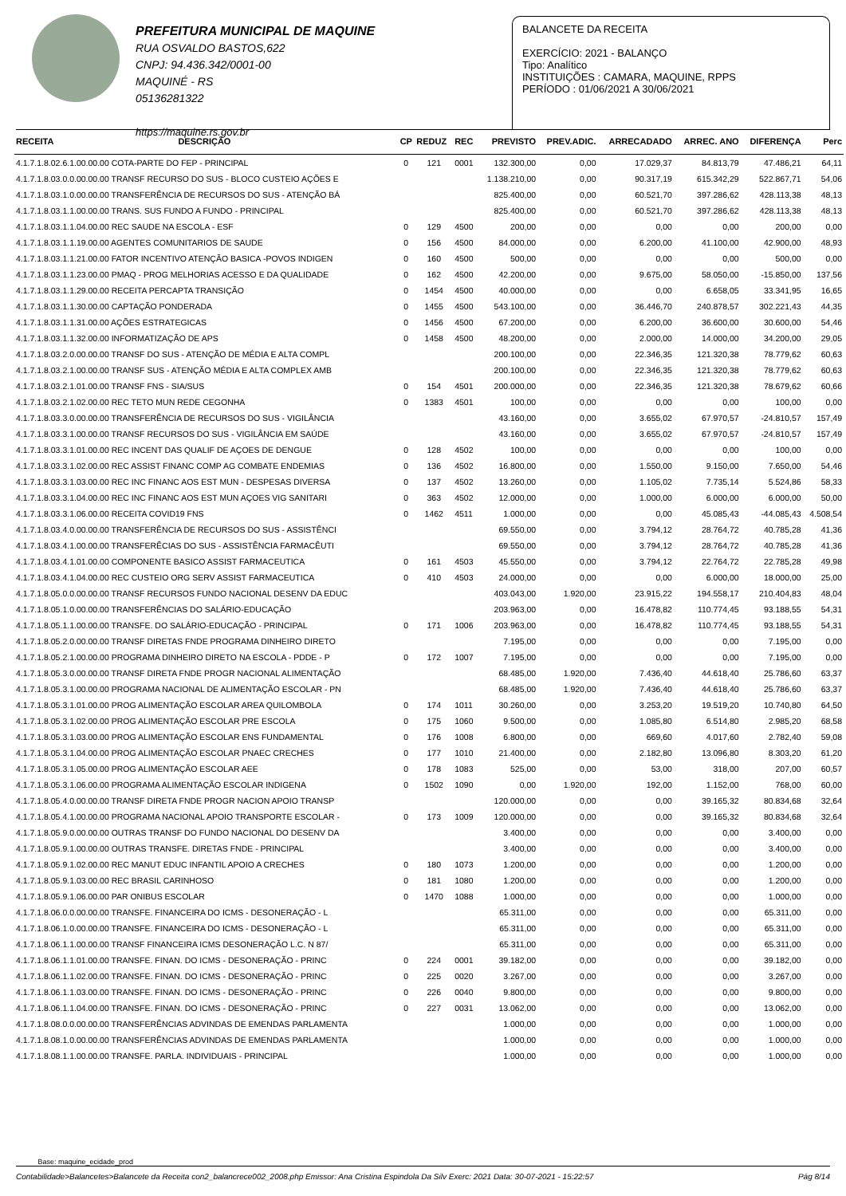PREFEITURA MUNICIPAL DE MAQUINE
RUA OSVALDO BASTOS,622
CNPJ: 94.436.342/0001-00
MAQUINÉ - RS
05136281322
https://maquine.rs.gov.br
BALANCETE DA RECEITA
EXERCÍCIO: 2021 - BALANÇO
Tipo: Analítico
INSTITUIÇÕES : CAMARA, MAQUINE, RPPS
PERÍODO : 01/06/2021 A 30/06/2021
| RECEITA | DESCRIÇÃO | CP | REDUZ | REC | PREVISTO | PREV.ADIC. | ARRECADADO | ARREC. ANO | DIFERENÇA | Perc |
| --- | --- | --- | --- | --- | --- | --- | --- | --- | --- | --- |
| 4.1.7.1.8.02.6.1.00.00.00 COTA-PARTE DO FEP - PRINCIPAL | | 0 | 121 | 0001 | 132.300,00 | 0,00 | 17.029,37 | 84.813,79 | 47.486,21 | 64,11 |
| 4.1.7.1.8.03.0.0.00.00.00 TRANSF RECURSO DO SUS - BLOCO CUSTEIO AÇÕES E | | | | | 1.138.210,00 | 0,00 | 90.317,19 | 615.342,29 | 522.867,71 | 54,06 |
| 4.1.7.1.8.03.1.0.00.00.00 TRANSFERÊNCIA DE RECURSOS DO SUS - ATENÇÃO BÁ | | | | | 825.400,00 | 0,00 | 60.521,70 | 397.286,62 | 428.113,38 | 48,13 |
| 4.1.7.1.8.03.1.1.00.00.00 TRANS. SUS FUNDO A FUNDO - PRINCIPAL | | | | | 825.400,00 | 0,00 | 60.521,70 | 397.286,62 | 428.113,38 | 48,13 |
| 4.1.7.1.8.03.1.1.04.00.00 REC SAUDE NA ESCOLA - ESF | | 0 | 129 | 4500 | 200,00 | 0,00 | 0,00 | 0,00 | 200,00 | 0,00 |
| 4.1.7.1.8.03.1.1.19.00.00 AGENTES COMUNITARIOS DE SAUDE | | 0 | 156 | 4500 | 84.000,00 | 0,00 | 6.200,00 | 41.100,00 | 42.900,00 | 48,93 |
| 4.1.7.1.8.03.1.1.21.00.00 FATOR INCENTIVO ATENÇÃO BASICA -POVOS INDIGEN | | 0 | 160 | 4500 | 500,00 | 0,00 | 0,00 | 0,00 | 500,00 | 0,00 |
| 4.1.7.1.8.03.1.1.23.00.00 PMAQ - PROG MELHORIAS ACESSO E DA QUALIDADE | | 0 | 162 | 4500 | 42.200,00 | 0,00 | 9.675,00 | 58.050,00 | -15.850,00 | 137,56 |
| 4.1.7.1.8.03.1.1.29.00.00 RECEITA PERCAPTA TRANSIÇÃO | | 0 | 1454 | 4500 | 40.000,00 | 0,00 | 0,00 | 6.658,05 | 33.341,95 | 16,65 |
| 4.1.7.1.8.03.1.1.30.00.00 CAPTAÇÃO PONDERADA | | 0 | 1455 | 4500 | 543.100,00 | 0,00 | 36.446,70 | 240.878,57 | 302.221,43 | 44,35 |
| 4.1.7.1.8.03.1.1.31.00.00 AÇÕES ESTRATEGICAS | | 0 | 1456 | 4500 | 67.200,00 | 0,00 | 6.200,00 | 36.600,00 | 30.600,00 | 54,46 |
| 4.1.7.1.8.03.1.1.32.00.00 INFORMATIZAÇÃO DE APS | | 0 | 1458 | 4500 | 48.200,00 | 0,00 | 2.000,00 | 14.000,00 | 34.200,00 | 29,05 |
| 4.1.7.1.8.03.2.0.00.00.00 TRANSF DO SUS - ATENÇÃO DE MÉDIA E ALTA COMPL | | | | | 200.100,00 | 0,00 | 22.346,35 | 121.320,38 | 78.779,62 | 60,63 |
| 4.1.7.1.8.03.2.1.00.00.00 TRANSF SUS - ATENÇÃO MÉDIA E ALTA COMPLEX AMB | | | | | 200.100,00 | 0,00 | 22.346,35 | 121.320,38 | 78.779,62 | 60,63 |
| 4.1.7.1.8.03.2.1.01.00.00 TRANSF FNS - SIA/SUS | | 0 | 154 | 4501 | 200.000,00 | 0,00 | 22.346,35 | 121.320,38 | 78.679,62 | 60,66 |
| 4.1.7.1.8.03.2.1.02.00.00 REC TETO MUN REDE CEGONHA | | 0 | 1383 | 4501 | 100,00 | 0,00 | 0,00 | 0,00 | 100,00 | 0,00 |
| 4.1.7.1.8.03.3.0.00.00.00 TRANSFERÊNCIA DE RECURSOS DO SUS - VIGILÂNCIA | | | | | 43.160,00 | 0,00 | 3.655,02 | 67.970,57 | -24.810,57 | 157,49 |
| 4.1.7.1.8.03.3.1.00.00.00 TRANSF RECURSOS DO SUS - VIGILÂNCIA EM SAÚDE | | | | | 43.160,00 | 0,00 | 3.655,02 | 67.970,57 | -24.810,57 | 157,49 |
| 4.1.7.1.8.03.3.1.01.00.00 REC INCENT DAS QUALIF DE AÇOES DE DENGUE | | 0 | 128 | 4502 | 100,00 | 0,00 | 0,00 | 0,00 | 100,00 | 0,00 |
| 4.1.7.1.8.03.3.1.02.00.00 REC ASSIST FINANC COMP AG COMBATE ENDEMIAS | | 0 | 136 | 4502 | 16.800,00 | 0,00 | 1.550,00 | 9.150,00 | 7.650,00 | 54,46 |
| 4.1.7.1.8.03.3.1.03.00.00 REC INC FINANC AOS EST MUN - DESPESAS DIVERSA | | 0 | 137 | 4502 | 13.260,00 | 0,00 | 1.105,02 | 7.735,14 | 5.524,86 | 58,33 |
| 4.1.7.1.8.03.3.1.04.00.00 REC INC FINANC AOS EST MUN AÇOES VIG SANITARI | | 0 | 363 | 4502 | 12.000,00 | 0,00 | 1.000,00 | 6.000,00 | 6.000,00 | 50,00 |
| 4.1.7.1.8.03.3.1.06.00.00 RECEITA COVID19 FNS | | 0 | 1462 | 4511 | 1.000,00 | 0,00 | 0,00 | 45.085,43 | -44.085,43 | 4.508,54 |
| 4.1.7.1.8.03.4.0.00.00.00 TRANSFERÊNCIA DE RECURSOS DO SUS - ASSISTÊNCI | | | | | 69.550,00 | 0,00 | 3.794,12 | 28.764,72 | 40.785,28 | 41,36 |
| 4.1.7.1.8.03.4.1.00.00.00 TRANSFERÊCIAS DO SUS - ASSISTÊNCIA FARMACÊUTI | | | | | 69.550,00 | 0,00 | 3.794,12 | 28.764,72 | 40.785,28 | 41,36 |
| 4.1.7.1.8.03.4.1.01.00.00 COMPONENTE BASICO ASSIST FARMACEUTICA | | 0 | 161 | 4503 | 45.550,00 | 0,00 | 3.794,12 | 22.764,72 | 22.785,28 | 49,98 |
| 4.1.7.1.8.03.4.1.04.00.00 REC CUSTEIO ORG SERV ASSIST FARMACEUTICA | | 0 | 410 | 4503 | 24.000,00 | 0,00 | 0,00 | 6.000,00 | 18.000,00 | 25,00 |
| 4.1.7.1.8.05.0.0.00.00.00 TRANSF RECURSOS FUNDO NACIONAL DESENV DA EDUC | | | | | 403.043,00 | 1.920,00 | 23.915,22 | 194.558,17 | 210.404,83 | 48,04 |
| 4.1.7.1.8.05.1.0.00.00.00 TRANSFERÊNCIAS DO SALÁRIO-EDUCAÇÃO | | | | | 203.963,00 | 0,00 | 16.478,82 | 110.774,45 | 93.188,55 | 54,31 |
| 4.1.7.1.8.05.1.1.00.00.00 TRANSFE. DO SALÁRIO-EDUCAÇÃO - PRINCIPAL | | 0 | 171 | 1006 | 203.963,00 | 0,00 | 16.478,82 | 110.774,45 | 93.188,55 | 54,31 |
| 4.1.7.1.8.05.2.0.00.00.00 TRANSF DIRETAS FNDE PROGRAMA DINHEIRO DIRETO | | | | | 7.195,00 | 0,00 | 0,00 | 0,00 | 7.195,00 | 0,00 |
| 4.1.7.1.8.05.2.1.00.00.00 PROGRAMA DINHEIRO DIRETO NA ESCOLA - PDDE - P | | 0 | 172 | 1007 | 7.195,00 | 0,00 | 0,00 | 0,00 | 7.195,00 | 0,00 |
| 4.1.7.1.8.05.3.0.00.00.00 TRANSF DIRETA FNDE PROGR NACIONAL ALIMENTAÇÃO | | | | | 68.485,00 | 1.920,00 | 7.436,40 | 44.618,40 | 25.786,60 | 63,37 |
| 4.1.7.1.8.05.3.1.00.00.00 PROGRAMA NACIONAL DE ALIMENTAÇÃO ESCOLAR - PN | | | | | 68.485,00 | 1.920,00 | 7.436,40 | 44.618,40 | 25.786,60 | 63,37 |
| 4.1.7.1.8.05.3.1.01.00.00 PROG ALIMENTAÇÃO ESCOLAR AREA QUILOMBOLA | | 0 | 174 | 1011 | 30.260,00 | 0,00 | 3.253,20 | 19.519,20 | 10.740,80 | 64,50 |
| 4.1.7.1.8.05.3.1.02.00.00 PROG ALIMENTAÇÃO ESCOLAR PRE ESCOLA | | 0 | 175 | 1060 | 9.500,00 | 0,00 | 1.085,80 | 6.514,80 | 2.985,20 | 68,58 |
| 4.1.7.1.8.05.3.1.03.00.00 PROG ALIMENTAÇÃO ESCOLAR ENS FUNDAMENTAL | | 0 | 176 | 1008 | 6.800,00 | 0,00 | 669,60 | 4.017,60 | 2.782,40 | 59,08 |
| 4.1.7.1.8.05.3.1.04.00.00 PROG ALIMENTAÇÃO ESCOLAR PNAEC CRECHES | | 0 | 177 | 1010 | 21.400,00 | 0,00 | 2.182,80 | 13.096,80 | 8.303,20 | 61,20 |
| 4.1.7.1.8.05.3.1.05.00.00 PROG ALIMENTAÇÃO ESCOLAR AEE | | 0 | 178 | 1083 | 525,00 | 0,00 | 53,00 | 318,00 | 207,00 | 60,57 |
| 4.1.7.1.8.05.3.1.06.00.00 PROGRAMA ALIMENTAÇÃO ESCOLAR INDIGENA | | 0 | 1502 | 1090 | 0,00 | 1.920,00 | 192,00 | 1.152,00 | 768,00 | 60,00 |
| 4.1.7.1.8.05.4.0.00.00.00 TRANSF DIRETA FNDE PROGR NACION APOIO TRANSP | | | | | 120.000,00 | 0,00 | 0,00 | 39.165,32 | 80.834,68 | 32,64 |
| 4.1.7.1.8.05.4.1.00.00.00 PROGRAMA NACIONAL APOIO TRANSPORTE ESCOLAR - | | 0 | 173 | 1009 | 120.000,00 | 0,00 | 0,00 | 39.165,32 | 80.834,68 | 32,64 |
| 4.1.7.1.8.05.9.0.00.00.00 OUTRAS TRANSF DO FUNDO NACIONAL DO DESENV DA | | | | | 3.400,00 | 0,00 | 0,00 | 0,00 | 3.400,00 | 0,00 |
| 4.1.7.1.8.05.9.1.00.00.00 OUTRAS TRANSFE. DIRETAS FNDE - PRINCIPAL | | | | | 3.400,00 | 0,00 | 0,00 | 0,00 | 3.400,00 | 0,00 |
| 4.1.7.1.8.05.9.1.02.00.00 REC MANUT EDUC INFANTIL APOIO A CRECHES | | 0 | 180 | 1073 | 1.200,00 | 0,00 | 0,00 | 0,00 | 1.200,00 | 0,00 |
| 4.1.7.1.8.05.9.1.03.00.00 REC BRASIL CARINHOSO | | 0 | 181 | 1080 | 1.200,00 | 0,00 | 0,00 | 0,00 | 1.200,00 | 0,00 |
| 4.1.7.1.8.05.9.1.06.00.00 PAR ONIBUS ESCOLAR | | 0 | 1470 | 1088 | 1.000,00 | 0,00 | 0,00 | 0,00 | 1.000,00 | 0,00 |
| 4.1.7.1.8.06.0.0.00.00.00 TRANSFE. FINANCEIRA DO ICMS - DESONERAÇÃO - L | | | | | 65.311,00 | 0,00 | 0,00 | 0,00 | 65.311,00 | 0,00 |
| 4.1.7.1.8.06.1.0.00.00.00 TRANSFE. FINANCEIRA DO ICMS - DESONERAÇÃO - L | | | | | 65.311,00 | 0,00 | 0,00 | 0,00 | 65.311,00 | 0,00 |
| 4.1.7.1.8.06.1.1.00.00.00 TRANSF FINANCEIRA ICMS DESONERAÇÃO L.C. N 87/ | | | | | 65.311,00 | 0,00 | 0,00 | 0,00 | 65.311,00 | 0,00 |
| 4.1.7.1.8.06.1.1.01.00.00 TRANSFE. FINAN. DO ICMS - DESONERAÇÃO - PRINC | | 0 | 224 | 0001 | 39.182,00 | 0,00 | 0,00 | 0,00 | 39.182,00 | 0,00 |
| 4.1.7.1.8.06.1.1.02.00.00 TRANSFE. FINAN. DO ICMS - DESONERAÇÃO - PRINC | | 0 | 225 | 0020 | 3.267,00 | 0,00 | 0,00 | 0,00 | 3.267,00 | 0,00 |
| 4.1.7.1.8.06.1.1.03.00.00 TRANSFE. FINAN. DO ICMS - DESONERAÇÃO - PRINC | | 0 | 226 | 0040 | 9.800,00 | 0,00 | 0,00 | 0,00 | 9.800,00 | 0,00 |
| 4.1.7.1.8.06.1.1.04.00.00 TRANSFE. FINAN. DO ICMS - DESONERAÇÃO - PRINC | | 0 | 227 | 0031 | 13.062,00 | 0,00 | 0,00 | 0,00 | 13.062,00 | 0,00 |
| 4.1.7.1.8.08.0.0.00.00.00 TRANSFERÊNCIAS ADVINDAS DE EMENDAS PARLAMENTA | | | | | 1.000,00 | 0,00 | 0,00 | 0,00 | 1.000,00 | 0,00 |
| 4.1.7.1.8.08.1.0.00.00.00 TRANSFERÊNCIAS ADVINDAS DE EMENDAS PARLAMENTA | | | | | 1.000,00 | 0,00 | 0,00 | 0,00 | 1.000,00 | 0,00 |
| 4.1.7.1.8.08.1.1.00.00.00 TRANSFE. PARLA. INDIVIDUAIS - PRINCIPAL | | | | | 1.000,00 | 0,00 | 0,00 | 0,00 | 1.000,00 | 0,00 |
Base: maquine_ecidade_prod
Contabilidade>Balancetes>Balancete da Receita con2_balancrece002_2008.php Emissor: Ana Cristina Espindola Da Silv Exerc: 2021 Data: 30-07-2021 - 15:22:57 Pág 8/14